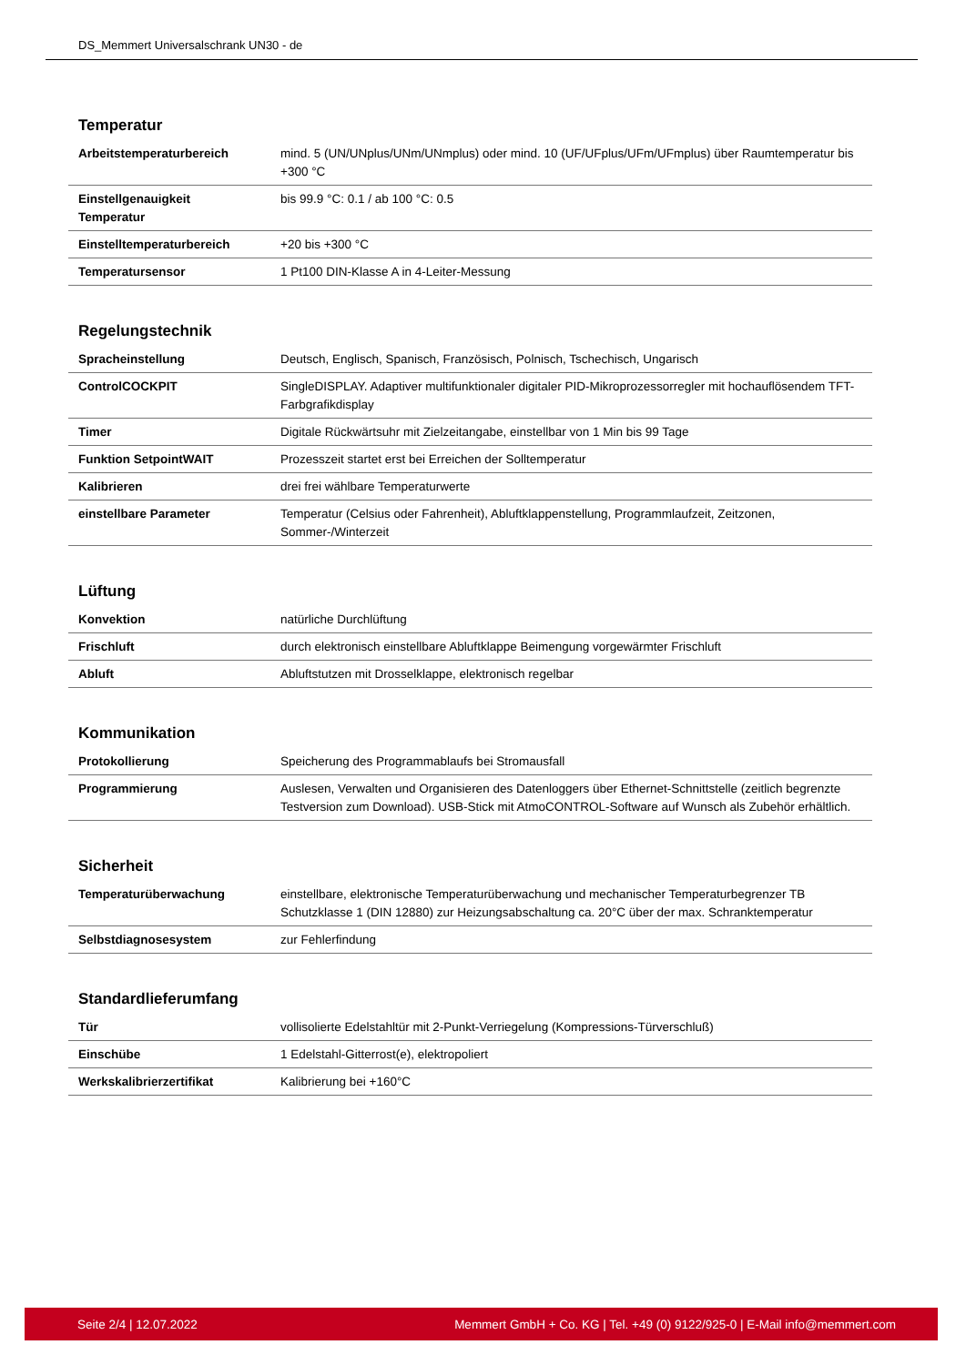DS_Memmert Universalschrank UN30 - de
Temperatur
| Arbeitstemperaturbereich | mind. 5 (UN/UNplus/UNm/UNmplus) oder mind. 10 (UF/UFplus/UFm/UFmplus) über Raumtemperatur bis +300 °C |
| Einstellgenauigkeit Temperatur | bis 99.9 °C: 0.1 / ab 100 °C: 0.5 |
| Einstelltemperaturbereich | +20 bis +300 °C |
| Temperatursensor | 1 Pt100 DIN-Klasse A in 4-Leiter-Messung |
Regelungstechnik
| Spracheinstellung | Deutsch, Englisch, Spanisch, Französisch, Polnisch, Tschechisch, Ungarisch |
| ControlCOCKPIT | SingleDISPLAY. Adaptiver multifunktionaler digitaler PID-Mikroprozessorregler mit hochauflösendem TFT-Farbgrafikdisplay |
| Timer | Digitale Rückwärtsuhr mit Zielzeitangabe, einstellbar von 1 Min bis 99 Tage |
| Funktion SetpointWAIT | Prozesszeit startet erst bei Erreichen der Solltemperatur |
| Kalibrieren | drei frei wählbare Temperaturwerte |
| einstellbare Parameter | Temperatur (Celsius oder Fahrenheit), Abluftklappenstellung, Programmlaufzeit, Zeitzonen, Sommer-/Winterzeit |
Lüftung
| Konvektion | natürliche Durchlüftung |
| Frischluft | durch elektronisch einstellbare Abluftklappe Beimengung vorgewärmter Frischluft |
| Abluft | Abluftstutzen mit Drosselklappe, elektronisch regelbar |
Kommunikation
| Protokollierung | Speicherung des Programmablaufs bei Stromausfall |
| Programmierung | Auslesen, Verwalten und Organisieren des Datenloggers über Ethernet-Schnittstelle (zeitlich begrenzte Testversion zum Download). USB-Stick mit AtmoCONTROL-Software auf Wunsch als Zubehör erhältlich. |
Sicherheit
| Temperaturüberwachung | einstellbare, elektronische Temperaturüberwachung und mechanischer Temperaturbegrenzer TB Schutzklasse 1 (DIN 12880) zur Heizungsabschaltung ca. 20°C über der max. Schranktemperatur |
| Selbstdiagnosesystem | zur Fehlerfindung |
Standardlieferumfang
| Tür | vollisolierte Edelstahltür mit 2-Punkt-Verriegelung (Kompressions-Türverschluß) |
| Einschübe | 1 Edelstahl-Gitterrost(e), elektropoliert |
| Werkskalibrierzertifikat | Kalibrierung bei +160°C |
Seite 2/4 | 12.07.2022 Memmert GmbH + Co. KG | Tel. +49 (0) 9122/925-0 | E-Mail info@memmert.com